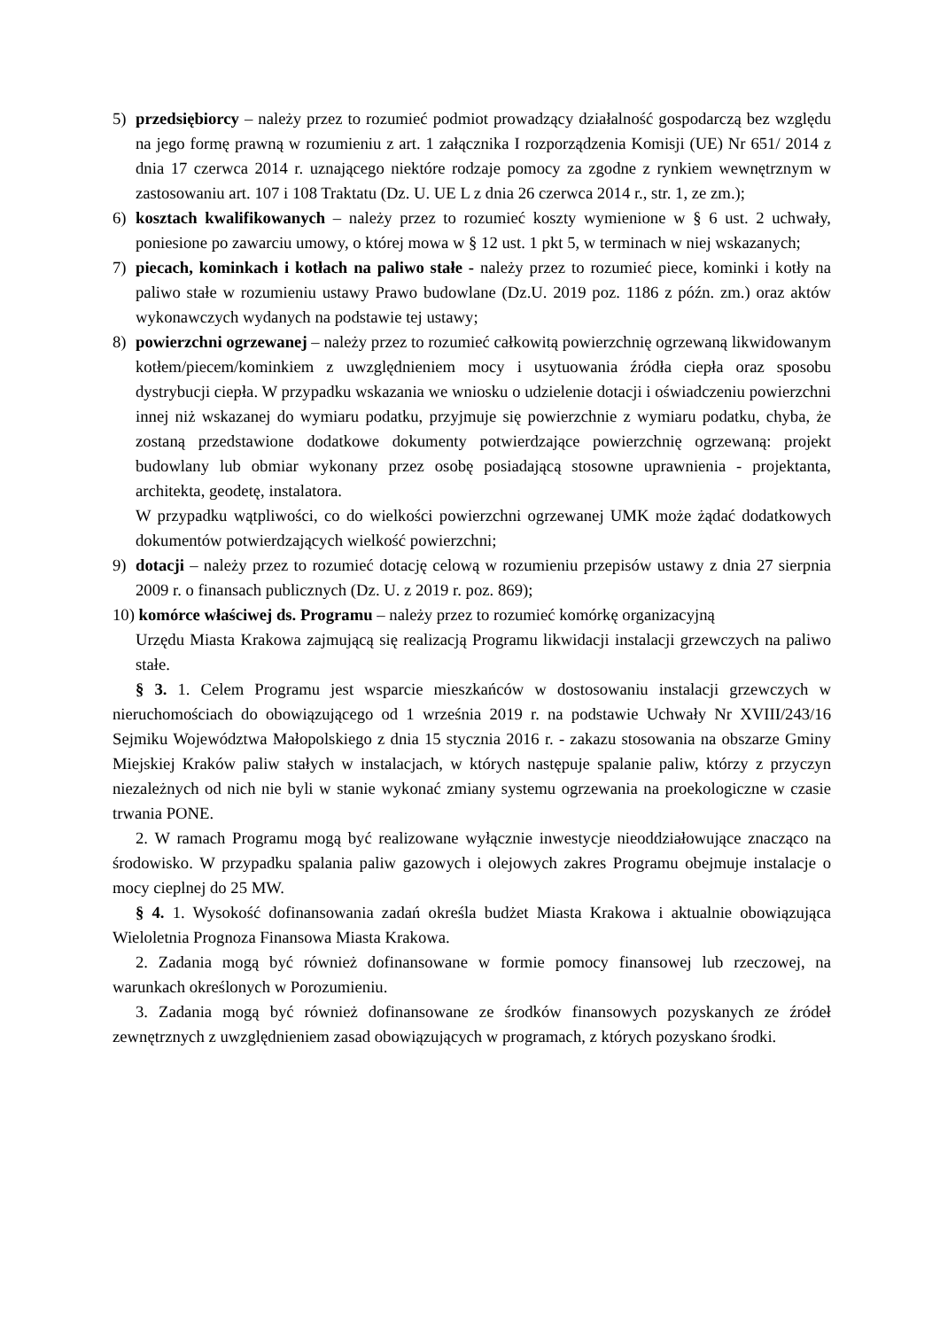5) przedsiębiorcy – należy przez to rozumieć podmiot prowadzący działalność gospodarczą bez względu na jego formę prawną w rozumieniu z art. 1 załącznika I rozporządzenia Komisji (UE) Nr 651/ 2014 z dnia 17 czerwca 2014 r. uznającego niektóre rodzaje pomocy za zgodne z rynkiem wewnętrznym w zastosowaniu art. 107 i 108 Traktatu (Dz. U. UE L z dnia 26 czerwca 2014 r., str. 1, ze zm.);
6) kosztach kwalifikowanych – należy przez to rozumieć koszty wymienione w § 6 ust. 2 uchwały, poniesione po zawarciu umowy, o której mowa w § 12 ust. 1 pkt 5, w terminach w niej wskazanych;
7) piecach, kominkach i kotłach na paliwo stałe - należy przez to rozumieć piece, kominki i kotły na paliwo stałe w rozumieniu ustawy Prawo budowlane (Dz.U. 2019 poz. 1186 z późn. zm.) oraz aktów wykonawczych wydanych na podstawie tej ustawy;
8) powierzchni ogrzewanej – należy przez to rozumieć całkowitą powierzchnię ogrzewaną likwidowanym kotłem/piecem/kominkiem z uwzględnieniem mocy i usytuowania źródła ciepła oraz sposobu dystrybucji ciepła. W przypadku wskazania we wniosku o udzielenie dotacji i oświadczeniu powierzchni innej niż wskazanej do wymiaru podatku, przyjmuje się powierzchnie z wymiaru podatku, chyba, że zostaną przedstawione dodatkowe dokumenty potwierdzające powierzchnię ogrzewaną: projekt budowlany lub obmiar wykonany przez osobę posiadającą stosowne uprawnienia - projektanta, architekta, geodetę, instalatora.
W przypadku wątpliwości, co do wielkości powierzchni ogrzewanej UMK może żądać dodatkowych dokumentów potwierdzających wielkość powierzchni;
9) dotacji – należy przez to rozumieć dotację celową w rozumieniu przepisów ustawy z dnia 27 sierpnia 2009 r. o finansach publicznych (Dz. U. z 2019 r. poz. 869);
10) komórce właściwej ds. Programu – należy przez to rozumieć komórkę organizacyjną
Urzędu Miasta Krakowa zajmującą się realizacją Programu likwidacji instalacji grzewczych na paliwo stałe.
§ 3. 1. Celem Programu jest wsparcie mieszkańców w dostosowaniu instalacji grzewczych w nieruchomościach do obowiązującego od 1 września 2019 r. na podstawie Uchwały Nr XVIII/243/16 Sejmiku Województwa Małopolskiego z dnia 15 stycznia 2016 r. - zakazu stosowania na obszarze Gminy Miejskiej Kraków paliw stałych w instalacjach, w których następuje spalanie paliw, którzy z przyczyn niezależnych od nich nie byli w stanie wykonać zmiany systemu ogrzewania na proekologiczne w czasie trwania PONE.
2. W ramach Programu mogą być realizowane wyłącznie inwestycje nieoddziałowujące znacząco na środowisko. W przypadku spalania paliw gazowych i olejowych zakres Programu obejmuje instalacje o mocy cieplnej do 25 MW.
§ 4. 1. Wysokość dofinansowania zadań określa budżet Miasta Krakowa i aktualnie obowiązująca Wieloletnia Prognoza Finansowa Miasta Krakowa.
2. Zadania mogą być również dofinansowane w formie pomocy finansowej lub rzeczowej, na warunkach określonych w Porozumieniu.
3. Zadania mogą być również dofinansowane ze środków finansowych pozyskanych ze źródeł zewnętrznych z uwzględnieniem zasad obowiązujących w programach, z których pozyskano środki.